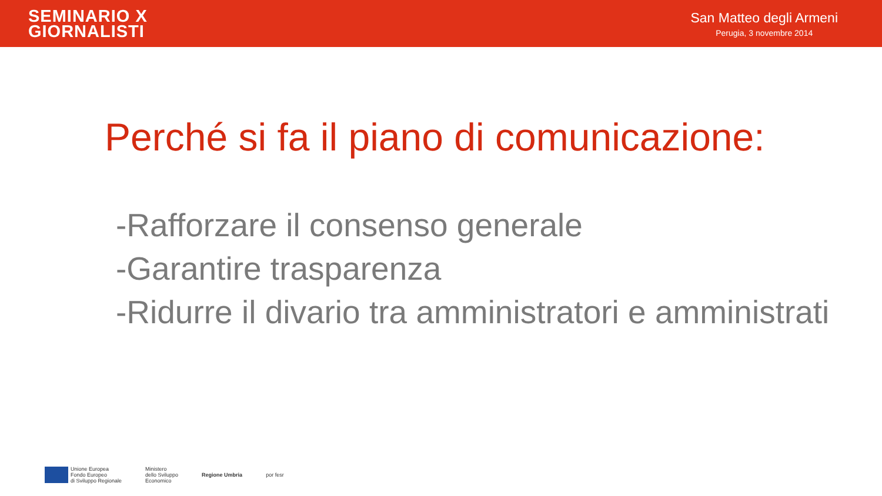SEMINARIO X
GIORNALISTI
San Matteo degli Armeni
Perugia, 3 novembre 2014
Perché si fa il piano di comunicazione:
-Rafforzare il consenso generale
-Garantire trasparenza
-Ridurre il divario tra amministratori e amministrati
Unione Europea
Fondo Europeo
di Sviluppo Regionale
Ministero
dello Sviluppo
Economico
Regione Umbria por fesr